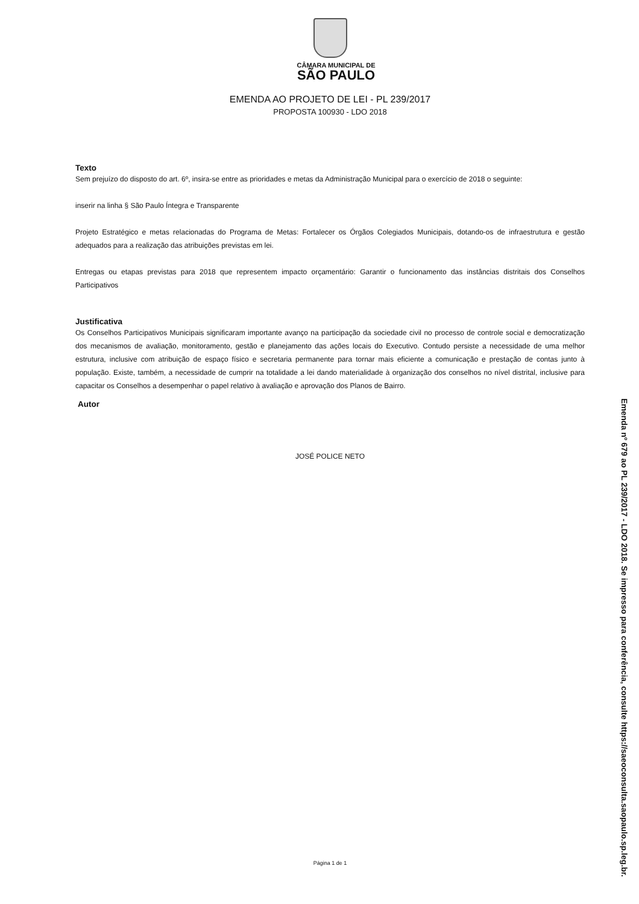CÂMARA MUNICIPAL DE
SÃO PAULO
EMENDA AO PROJETO DE LEI - PL 239/2017
PROPOSTA 100930 - LDO 2018
Texto
Sem prejuízo do disposto do art. 6º, insira-se entre as prioridades e metas da Administração Municipal para o exercício de 2018 o seguinte:
inserir na linha § São Paulo Íntegra e Transparente
Projeto Estratégico e metas relacionadas do Programa de Metas: Fortalecer os Órgãos Colegiados Municipais, dotando-os de infraestrutura e gestão adequados para a realização das atribuições previstas em lei.
Entregas ou etapas previstas para 2018 que representem impacto orçamentário: Garantir o funcionamento das instâncias distritais dos Conselhos Participativos
Justificativa
Os Conselhos Participativos Municipais significaram importante avanço na participação da sociedade civil no processo de controle social e democratização dos mecanismos de avaliação, monitoramento, gestão e planejamento das ações locais do Executivo. Contudo persiste a necessidade de uma melhor estrutura, inclusive com atribuição de espaço físico e secretaria permanente para tornar mais eficiente a comunicação e prestação de contas junto à população. Existe, também, a necessidade de cumprir na totalidade a lei dando materialidade à organização dos conselhos no nível distrital, inclusive para capacitar os Conselhos a desempenhar o papel relativo à avaliação e aprovação dos Planos de Bairro.
Autor
JOSÉ POLICE NETO
Página 1 de 1
Emenda nº 679 ao PL 239/2017 - LDO 2018. Se impresso para conferência, consulte https://saeoconsulta.saopaulo.sp.leg.br.